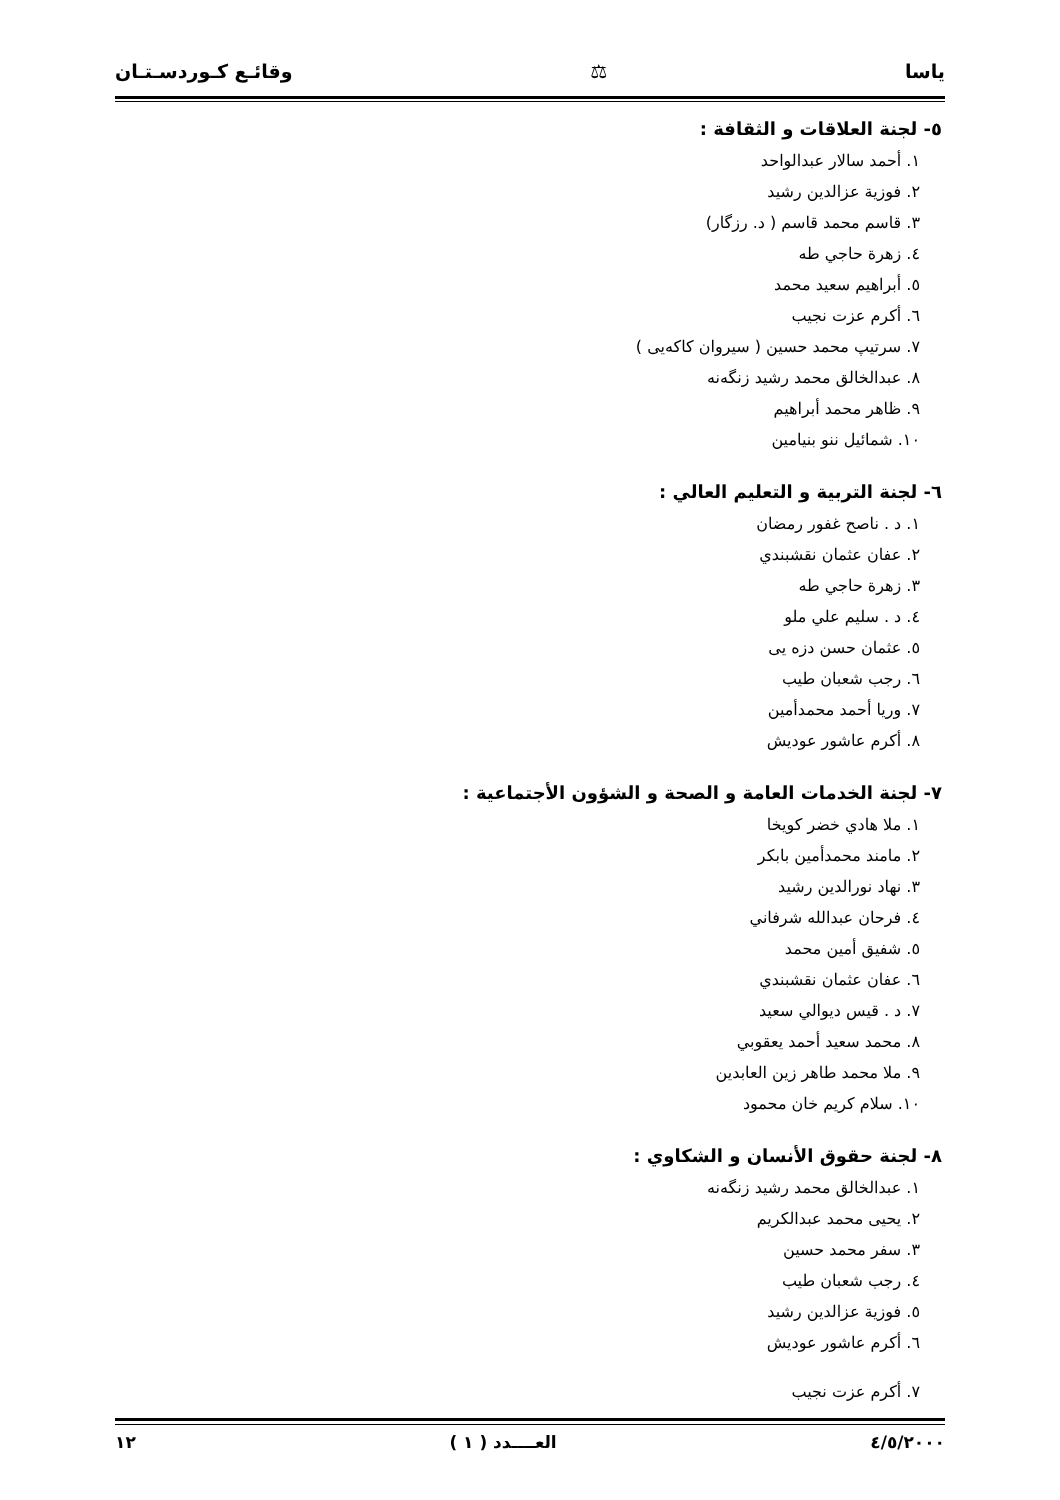ياسا ⚖ وقائـع كـوردسـتـان
٥- لجنة العلاقات و الثقافة :
١. أحمد سالار عبدالواحد
٢. فوزية عزالدين رشيد
٣. قاسم محمد قاسم ( د. رزگار)
٤. زهرة حاجي طه
٥. أبراهيم سعيد محمد
٦. أكرم عزت نجيب
٧. سرتيپ محمد حسين ( سيروان كاكەيى )
٨. عبدالخالق محمد رشيد زنگەنه
٩. ظاهر محمد أبراهيم
١٠. شمائيل ننو بنيامين
٦- لجنة التربية و التعليم العالي :
١. د . ناصح غفور رمضان
٢. عفان عثمان نقشبندي
٣. زهرة حاجي طه
٤. د . سليم علي ملو
٥. عثمان حسن دزه يى
٦. رجب شعبان طيب
٧. وريا أحمد محمدأمين
٨. أكرم عاشور عوديش
٧- لجنة الخدمات العامة و الصحة و الشؤون الأجتماعية :
١. ملا هادي خضر كويخا
٢. مامند محمدأمين بابكر
٣. نهاد نورالدين رشيد
٤. فرحان عبدالله شرفاني
٥. شفيق أمين محمد
٦. عفان عثمان نقشبندي
٧. د . قيس ديوالي سعيد
٨. محمد سعيد أحمد يعقوبي
٩. ملا محمد طاهر زين العابدين
١٠. سلام كريم خان محمود
٨- لجنة حقوق الأنسان و الشكاوي :
١. عبدالخالق محمد رشيد زنگەنه
٢. يحيى محمد عبدالكريم
٣. سفر محمد حسين
٤. رجب شعبان طيب
٥. فوزية عزالدين رشيد
٦. أكرم عاشور عوديش
٧. أكرم عزت نجيب
٤/٥/٢٠٠٠ العــــدد ( ١ ) ١٢